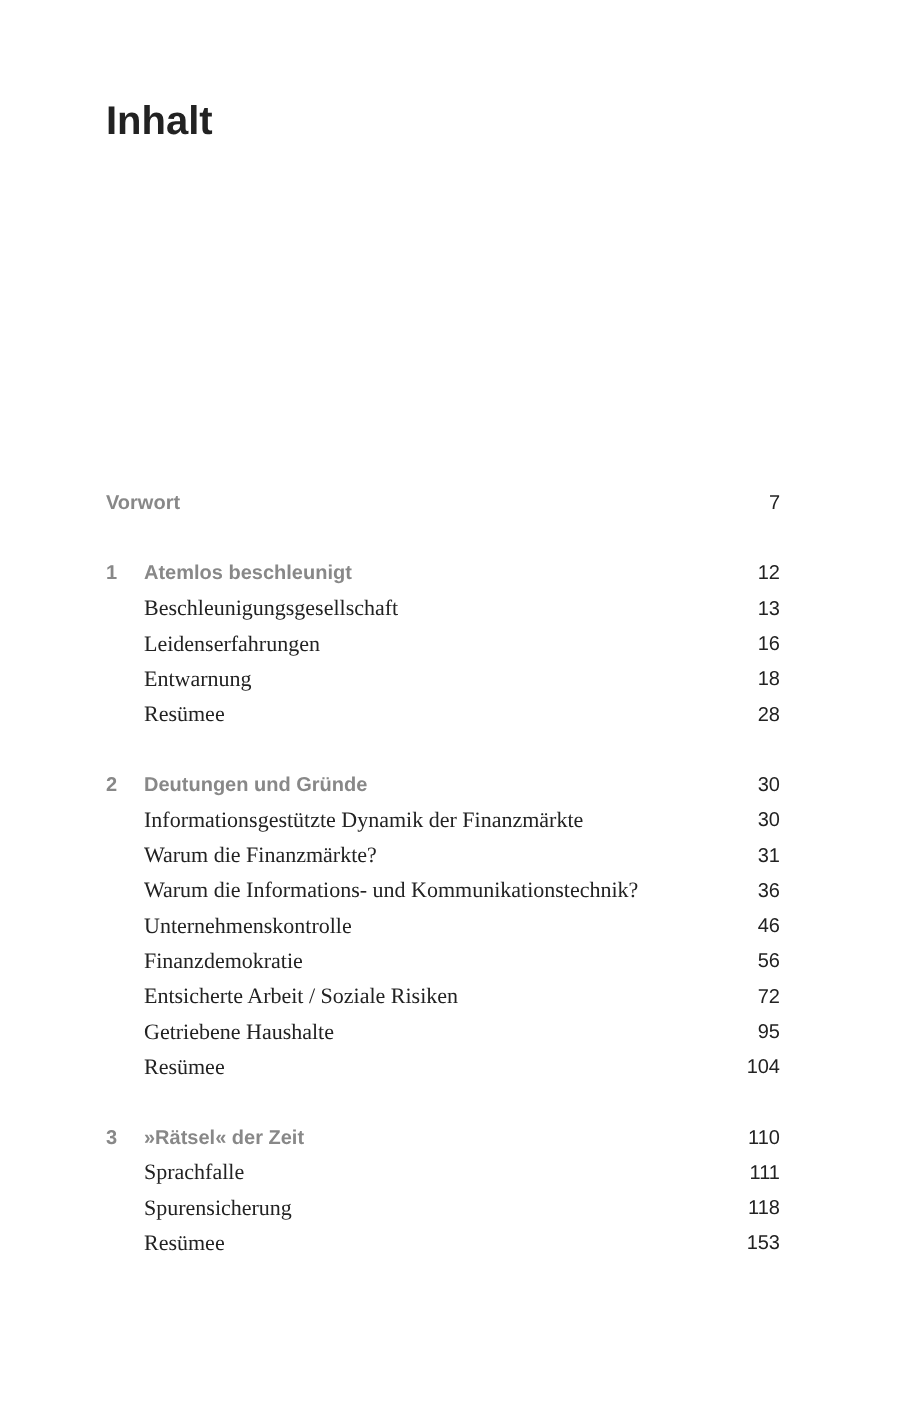Inhalt
Vorwort 7
1 Atemlos beschleunigt 12
Beschleunigungsgesellschaft 13
Leidenserfahrungen 16
Entwarnung 18
Resümee 28
2 Deutungen und Gründe 30
Informationsgestützte Dynamik der Finanzmärkte 30
Warum die Finanzmärkte? 31
Warum die Informations- und Kommunikationstechnik? 36
Unternehmenskontrolle 46
Finanzdemokratie 56
Entsicherte Arbeit / Soziale Risiken 72
Getriebene Haushalte 95
Resümee 104
3 »Rätsel« der Zeit 110
Sprachfalle 111
Spurensicherung 118
Resümee 153